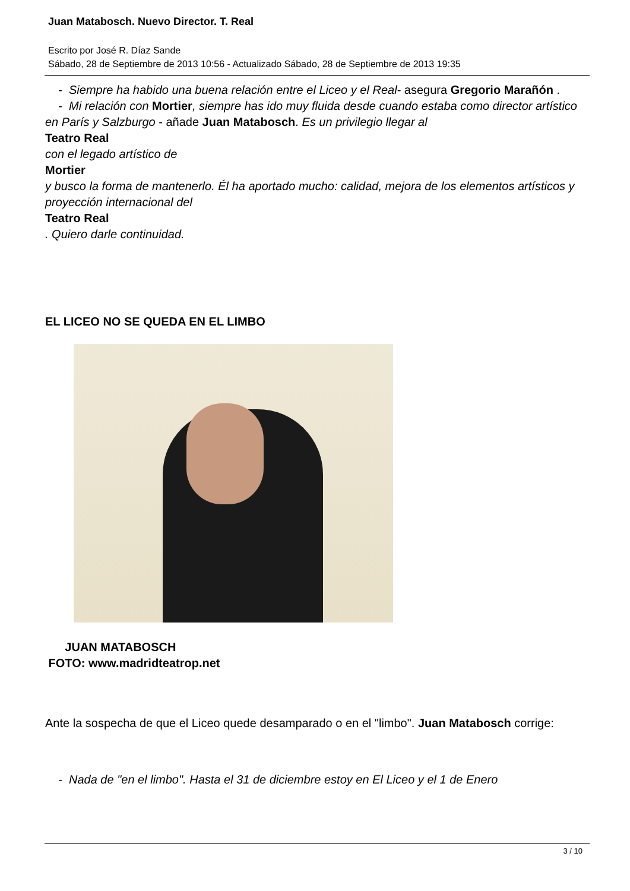Juan Matabosch. Nuevo Director. T. Real
Escrito por José R. Díaz Sande
Sábado, 28 de Septiembre de 2013 10:56 - Actualizado Sábado, 28 de Septiembre de 2013 19:35
- Siempre ha habido una buena relación entre el Liceo y el Real- asegura Gregorio Marañón .
- Mi relación con Mortier, siempre has ido muy fluida desde cuando estaba como director artístico en París y Salzburgo - añade Juan Matabosch. Es un privilegio llegar al
Teatro Real
con el legado artístico de
Mortier
y busco la forma de mantenerlo. Él ha aportado mucho: calidad, mejora de los elementos artísticos y proyección internacional del
Teatro Real
. Quiero darle continuidad.
EL LICEO NO SE QUEDA EN EL LIMBO
JUAN MATABOSCH
FOTO: www.madridteatrop.net
Ante la sospecha de que el Liceo quede desamparado o en el "limbo". Juan Matabosch corrige:
- Nada de "en el limbo". Hasta el 31 de diciembre estoy en El Liceo y el 1 de Enero
3 / 10